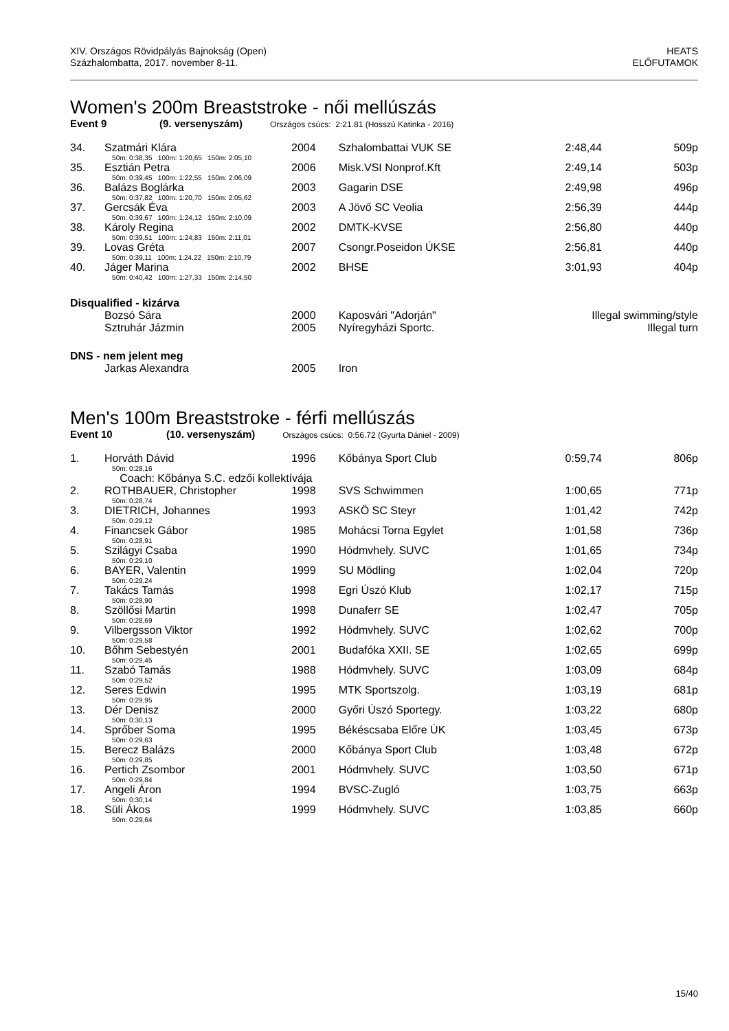XIV. Országos Rövidpályás Bajnokság (Open)
Százhalombatta, 2017. november 8-11.
HEATS
ELŐFUTAMOK
Women's 200m Breaststroke - női mellúszás
Event 9 (9. versenyszám) Országos csúcs: 2:21.81 (Hosszú Katinka - 2016)
| 34. | Szatmári Klára | 2004 | Szhalombattai VUK SE | 2:48,44 | 509p |
| | 50m: 0:38,35 100m: 1:20,65 150m: 2:05,10 | | | | |
| 35. | Esztián Petra | 2006 | Misk.VSI Nonprof.Kft | 2:49,14 | 503p |
| | 50m: 0:39,45 100m: 1:22,55 150m: 2:06,09 | | | | |
| 36. | Balázs Boglárka | 2003 | Gagarin DSE | 2:49,98 | 496p |
| | 50m: 0:37,82 100m: 1:20,70 150m: 2:05,62 | | | | |
| 37. | Gercsák Éva | 2003 | A Jövő SC Veolia | 2:56,39 | 444p |
| | 50m: 0:39,67 100m: 1:24,12 150m: 2:10,09 | | | | |
| 38. | Károly Regina | 2002 | DMTK-KVSE | 2:56,80 | 440p |
| | 50m: 0:39,51 100m: 1:24,83 150m: 2:11,01 | | | | |
| 39. | Lovas Gréta | 2007 | Csongr.Poseidon ÚKSE | 2:56,81 | 440p |
| | 50m: 0:39,11 100m: 1:24,22 150m: 2:10,79 | | | | |
| 40. | Jáger Marina | 2002 | BHSE | 3:01,93 | 404p |
| | 50m: 0:40,42 100m: 1:27,33 150m: 2:14,50 | | | | |
Disqualified - kizárva
| | Bozsó Sára | 2000 | Kaposvári "Adorján" | Illegal swimming/style |
| | Sztruhár Jázmin | 2005 | Nyíregyházi Sportc. | Illegal turn |
DNS - nem jelent meg
| | Jarkas Alexandra | 2005 | Iron | |
Men's 100m Breaststroke - férfi mellúszás
Event 10 (10. versenyszám) Országos csúcs: 0:56.72 (Gyurta Dániel - 2009)
| 1. | Horváth Dávid | 1996 | Kőbánya Sport Club | 0:59,74 | 806p |
| | 50m: 0:28,16 | | | | |
| | Coach: Kőbánya S.C. edzői kollektívája | | | | |
| 2. | ROTHBAUER, Christopher | 1998 | SVS Schwimmen | 1:00,65 | 771p |
| | 50m: 0:28,74 | | | | |
| 3. | DIETRICH, Johannes | 1993 | ASKÖ SC Steyr | 1:01,42 | 742p |
| | 50m: 0:29,12 | | | | |
| 4. | Financsek Gábor | 1985 | Mohácsi Torna Egylet | 1:01,58 | 736p |
| | 50m: 0:28,91 | | | | |
| 5. | Szilágyi Csaba | 1990 | Hódmvhely. SUVC | 1:01,65 | 734p |
| | 50m: 0:29,10 | | | | |
| 6. | BAYER, Valentin | 1999 | SU Mödling | 1:02,04 | 720p |
| | 50m: 0:29,24 | | | | |
| 7. | Takács Tamás | 1998 | Egri Úszó Klub | 1:02,17 | 715p |
| | 50m: 0:28,90 | | | | |
| 8. | Szöllősi Martin | 1998 | Dunaferr SE | 1:02,47 | 705p |
| | 50m: 0:28,69 | | | | |
| 9. | Vilbergsson Viktor | 1992 | Hódmvhely. SUVC | 1:02,62 | 700p |
| | 50m: 0:29,58 | | | | |
| 10. | Bőhm Sebestyén | 2001 | Budafóka XXII. SE | 1:02,65 | 699p |
| | 50m: 0:29,45 | | | | |
| 11. | Szabó Tamás | 1988 | Hódmvhely. SUVC | 1:03,09 | 684p |
| | 50m: 0:29,52 | | | | |
| 12. | Seres Edwin | 1995 | MTK Sportszolg. | 1:03,19 | 681p |
| | 50m: 0:29,95 | | | | |
| 13. | Dér Denisz | 2000 | Győri Úszó Sportegy. | 1:03,22 | 680p |
| | 50m: 0:30,13 | | | | |
| 14. | Sprőber Soma | 1995 | Békéscsaba Előre ÚK | 1:03,45 | 673p |
| | 50m: 0:29,63 | | | | |
| 15. | Berecz Balázs | 2000 | Kőbánya Sport Club | 1:03,48 | 672p |
| | 50m: 0:29,85 | | | | |
| 16. | Pertich Zsombor | 2001 | Hódmvhely. SUVC | 1:03,50 | 671p |
| | 50m: 0:29,84 | | | | |
| 17. | Angeli Áron | 1994 | BVSC-Zugló | 1:03,75 | 663p |
| | 50m: 0:30,14 | | | | |
| 18. | Süli Ákos | 1999 | Hódmvhely. SUVC | 1:03,85 | 660p |
| | 50m: 0:29,64 | | | | |
15/40